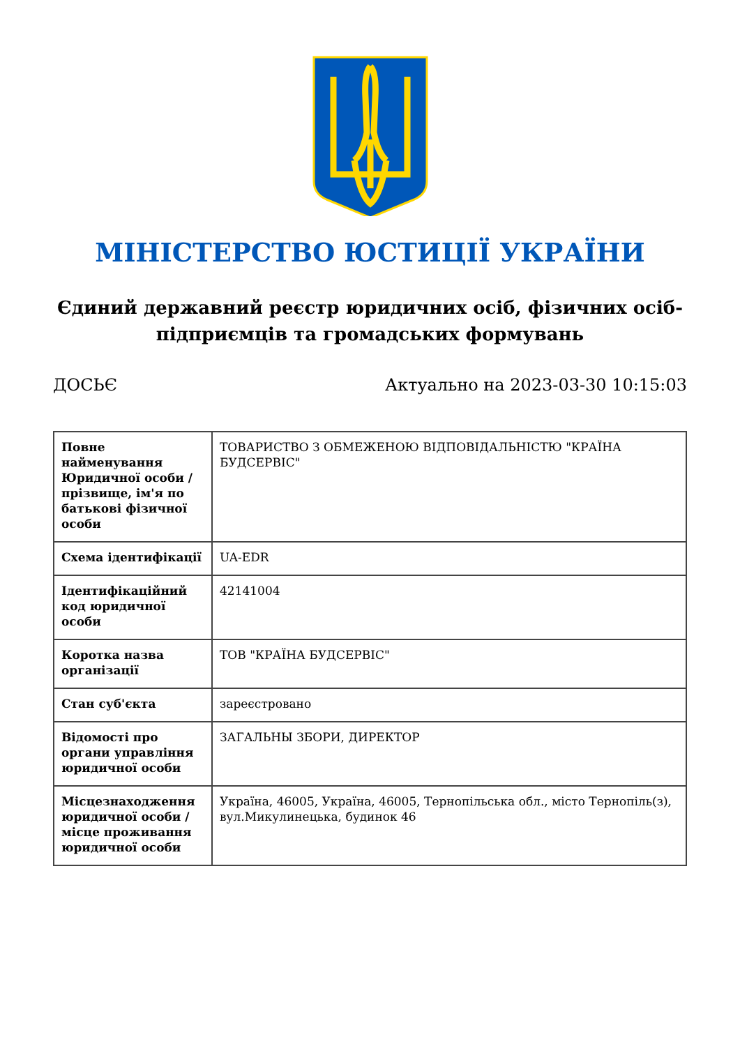МІНІСТЕРСТВО ЮСТИЦІЇ УКРАЇНИ
Єдиний державний реєстр юридичних осіб, фізичних осіб-підприємців та громадських формувань
ДОСЬЄ Актуально на 2023-03-30 10:15:03
| Повне найменування Юридичної особи / прізвище, ім'я по батькові фізичної особи | ТОВАРИСТВО З ОБМЕЖЕНОЮ ВІДПОВІДАЛЬНІСТЮ "КРАЇНА БУДСЕРВІС" |
| Схема ідентифікації | UA-EDR |
| Ідентифікаційний код юридичної особи | 42141004 |
| Коротка назва організації | ТОВ "КРАЇНА БУДСЕРВІС" |
| Стан суб'єкта | зареєстровано |
| Відомості про органи управління юридичної особи | ЗАГАЛЬНЫ ЗБОРИ, ДИРЕКТОР |
| Місцезнаходження юридичної особи / місце проживання юридичної особи | Україна, 46005, Україна, 46005, Тернопільська обл., місто Тернопіль(з), вул.Микулинецька, будинок 46 |